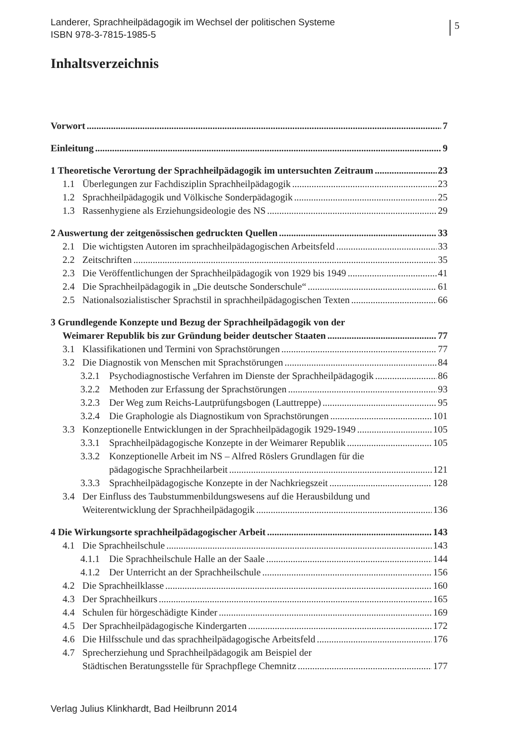Landerer, Sprachheilpädagogik im Wechsel der politischen Systeme
ISBN 978-3-7815-1985-5
5
Inhaltsverzeichnis
Vorwort 7
Einleitung 9
1 Theoretische Verortung der Sprachheilpädagogik im untersuchten Zeitraum 23
1.1 Überlegungen zur Fachdisziplin Sprachheilpädagogik 23
1.2 Sprachheilpädagogik und Völkische Sonderpädagogik 25
1.3 Rassenhygiene als Erziehungsideologie des NS 29
2 Auswertung der zeitgenössischen gedruckten Quellen 33
2.1 Die wichtigsten Autoren im sprachheilpädagogischen Arbeitsfeld 33
2.2 Zeitschriften 35
2.3 Die Veröffentlichungen der Sprachheilpädagogik von 1929 bis 1949 41
2.4 Die Sprachheilpädagogik in „Die deutsche Sonderschule“ 61
2.5 Nationalsozialistischer Sprachstil in sprachheilpädagogischen Texten 66
3 Grundlegende Konzepte und Bezug der Sprachheilpädagogik von der
Weimarer Republik bis zur Gründung beider deutscher Staaten 77
3.1 Klassifikationen und Termini von Sprachstörungen 77
3.2 Die Diagnostik von Menschen mit Sprachstörungen 84
3.2.1 Psychodiagnostische Verfahren im Dienste der Sprachheilpädagogik 86
3.2.2 Methoden zur Erfassung der Sprachstörungen 93
3.2.3 Der Weg zum Reichs-Lautprüfungsbogen (Lauttreppe) 95
3.2.4 Die Graphologie als Diagnostikum von Sprachstörungen 101
3.3 Konzeptionelle Entwicklungen in der Sprachheilpädagogik 1929-1949 105
3.3.1 Sprachheilpädagogische Konzepte in der Weimarer Republik 105
3.3.2 Konzeptionelle Arbeit im NS – Alfred Röslers Grundlagen für die
pädagogische Sprachheilarbeit 121
3.3.3 Sprachheilpädagogische Konzepte in der Nachkriegszeit 128
3.4 Der Einfluss des Taubstummenbildungswesens auf die Herausbildung und
Weiterentwicklung der Sprachheilpädagogik 136
4 Die Wirkungsorte sprachheilpädagogischer Arbeit 143
4.1 Die Sprachheilschule 143
4.1.1 Die Sprachheilschule Halle an der Saale 144
4.1.2 Der Unterricht an der Sprachheilschule 156
4.2 Die Sprachheilklasse 160
4.3 Der Sprachheilkurs 165
4.4 Schulen für hörgeschädigte Kinder 169
4.5 Der Sprachheilpädagogische Kindergarten 172
4.6 Die Hilfsschule und das sprachheilpädagogische Arbeitsfeld 176
4.7 Sprecherziehung und Sprachheilpädagogik am Beispiel der
Städtischen Beratungsstelle für Sprachpflege Chemnitz 177
Verlag Julius Klinkhardt, Bad Heilbrunn 2014